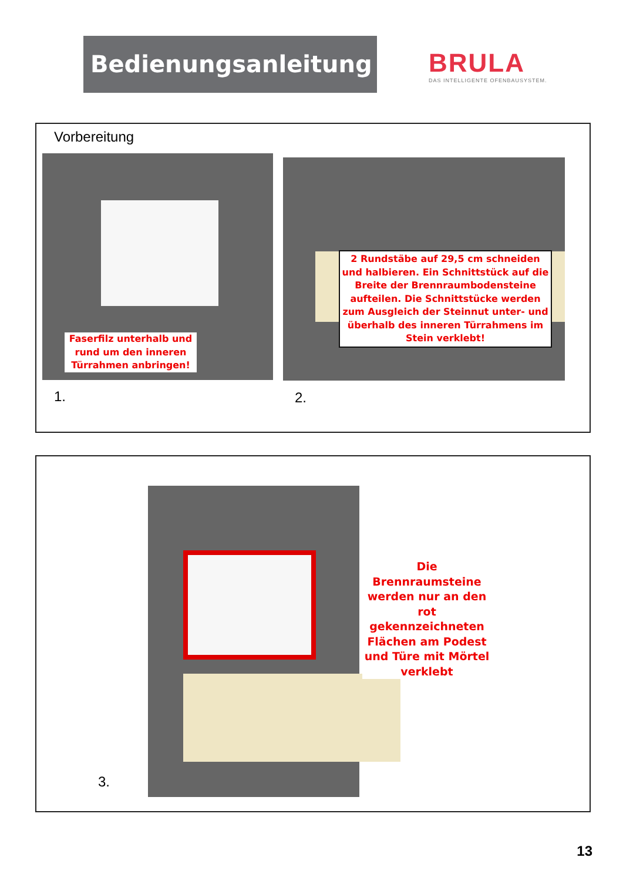Bedienungsanleitung
BRULA
DAS INTELLIGENTE OFENBAUSYSTEM.
Vorbereitung
Faserfilz unterhalb und rund um den inneren Türrahmen anbringen!
2 Rundstäbe auf 29,5 cm schneiden und halbieren. Ein Schnittstück auf die Breite der Brennraumbodensteine aufteilen. Die Schnittstücke werden zum Ausgleich der Steinnut unter- und überhalb des inneren Türrahmens im Stein verklebt!
1. 2.
Die Brennraumsteine werden nur an den rot gekennzeichneten Flächen am Podest und Türe mit Mörtel verklebt
3.
13